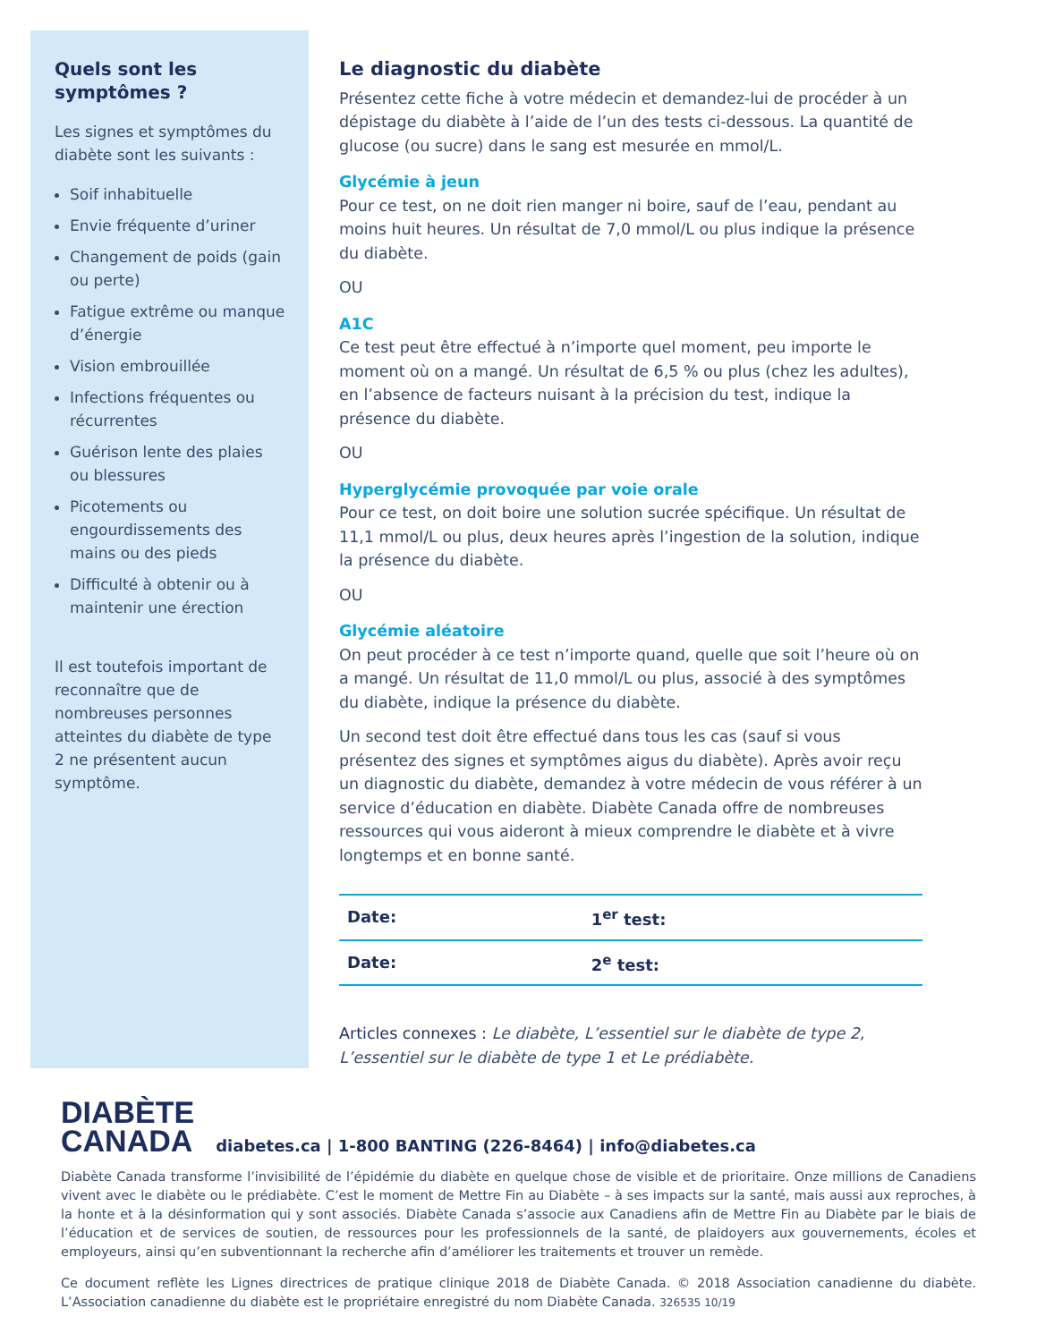Quels sont les symptômes ?
Les signes et symptômes du diabète sont les suivants :
Soif inhabituelle
Envie fréquente d’uriner
Changement de poids (gain ou perte)
Fatigue extrême ou manque d’énergie
Vision embrouillée
Infections fréquentes ou récurrentes
Guérison lente des plaies ou blessures
Picotements ou engourdissements des mains ou des pieds
Difficulté à obtenir ou à maintenir une érection
Il est toutefois important de reconnaître que de nombreuses personnes atteintes du diabète de type 2 ne présentent aucun symptôme.
Le diagnostic du diabète
Présentez cette fiche à votre médecin et demandez-lui de procéder à un dépistage du diabète à l’aide de l’un des tests ci-dessous. La quantité de glucose (ou sucre) dans le sang est mesurée en mmol/L.
Glycémie à jeun
Pour ce test, on ne doit rien manger ni boire, sauf de l’eau, pendant au moins huit heures. Un résultat de 7,0 mmol/L ou plus indique la présence du diabète.
OU
A1C
Ce test peut être effectué à n’importe quel moment, peu importe le moment où on a mangé. Un résultat de 6,5 % ou plus (chez les adultes), en l’absence de facteurs nuisant à la précision du test, indique la présence du diabète.
OU
Hyperglycémie provoquée par voie orale
Pour ce test, on doit boire une solution sucrée spécifique. Un résultat de 11,1 mmol/L ou plus, deux heures après l’ingestion de la solution, indique la présence du diabète.
OU
Glycémie aléatoire
On peut procéder à ce test n’importe quand, quelle que soit l’heure où on a mangé. Un résultat de 11,0 mmol/L ou plus, associé à des symptômes du diabète, indique la présence du diabète.
Un second test doit être effectué dans tous les cas (sauf si vous présentez des signes et symptômes aigus du diabète). Après avoir reçu un diagnostic du diabète, demandez à votre médecin de vous référer à un service d’éducation en diabète. Diabète Canada offre de nombreuses ressources qui vous aideront à mieux comprendre le diabète et à vivre longtemps et en bonne santé.
| Date: | 1<sup>er</sup> test: |
| Date: | 2<sup>e</sup> test: |
Articles connexes : Le diabète, L’essentiel sur le diabète de type 2, L’essentiel sur le diabète de type 1 et Le prédiabète.
DIABÈTE
CANADA
diabetes.ca | 1-800 BANTING (226-8464) | info@diabetes.ca
Diabète Canada transforme l’invisibilité de l’épidémie du diabète en quelque chose de visible et de prioritaire. Onze millions de Canadiens vivent avec le diabète ou le prédiabète. C’est le moment de Mettre Fin au Diabète – à ses impacts sur la santé, mais aussi aux reproches, à la honte et à la désinformation qui y sont associés. Diabète Canada s’associe aux Canadiens afin de Mettre Fin au Diabète par le biais de l’éducation et de services de soutien, de ressources pour les professionnels de la santé, de plaidoyers aux gouvernements, écoles et employeurs, ainsi qu’en subventionnant la recherche afin d’améliorer les traitements et trouver un remède.
Ce document reflète les Lignes directrices de pratique clinique 2018 de Diabète Canada. © 2018 Association canadienne du diabète. L’Association canadienne du diabète est le propriétaire enregistré du nom Diabète Canada. 326535 10/19